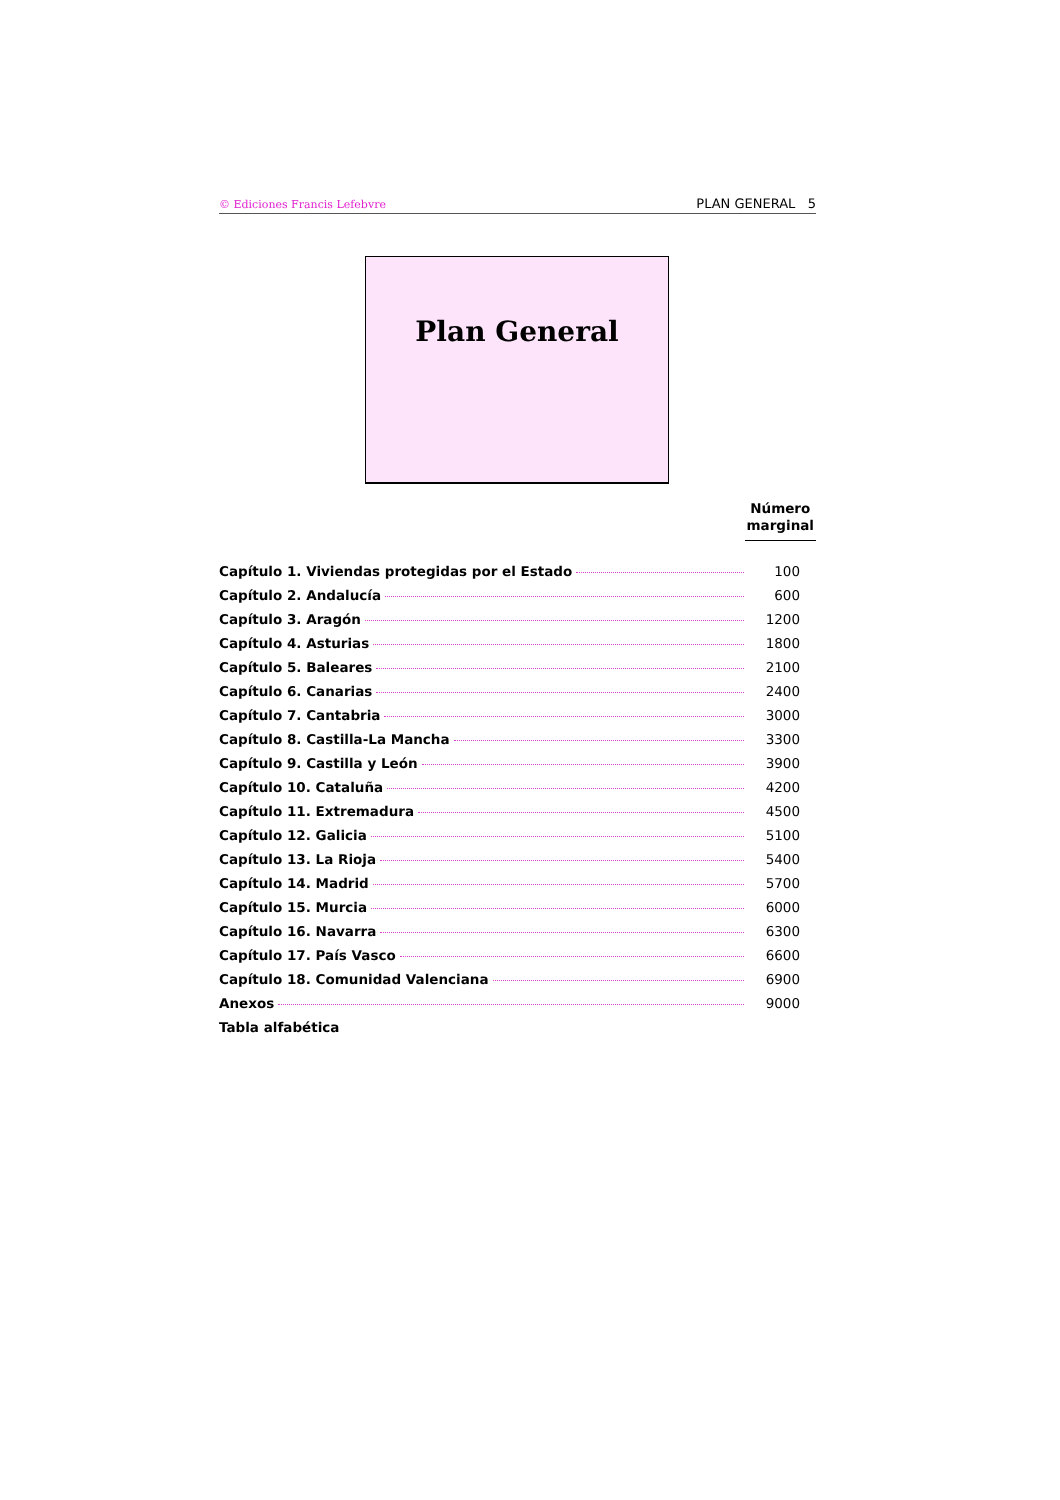© Ediciones Francis Lefebvre PLAN GENERAL 5
Plan General
Número
marginal
| Capítulo 1. Viviendas protegidas por el Estado | 100 |
| Capítulo 2. Andalucía | 600 |
| Capítulo 3. Aragón | 1200 |
| Capítulo 4. Asturias | 1800 |
| Capítulo 5. Baleares | 2100 |
| Capítulo 6. Canarias | 2400 |
| Capítulo 7. Cantabria | 3000 |
| Capítulo 8. Castilla-La Mancha | 3300 |
| Capítulo 9. Castilla y León | 3900 |
| Capítulo 10. Cataluña | 4200 |
| Capítulo 11. Extremadura | 4500 |
| Capítulo 12. Galicia | 5100 |
| Capítulo 13. La Rioja | 5400 |
| Capítulo 14. Madrid | 5700 |
| Capítulo 15. Murcia | 6000 |
| Capítulo 16. Navarra | 6300 |
| Capítulo 17. País Vasco | 6600 |
| Capítulo 18. Comunidad Valenciana | 6900 |
| Anexos | 9000 |
| Tabla alfabética | |